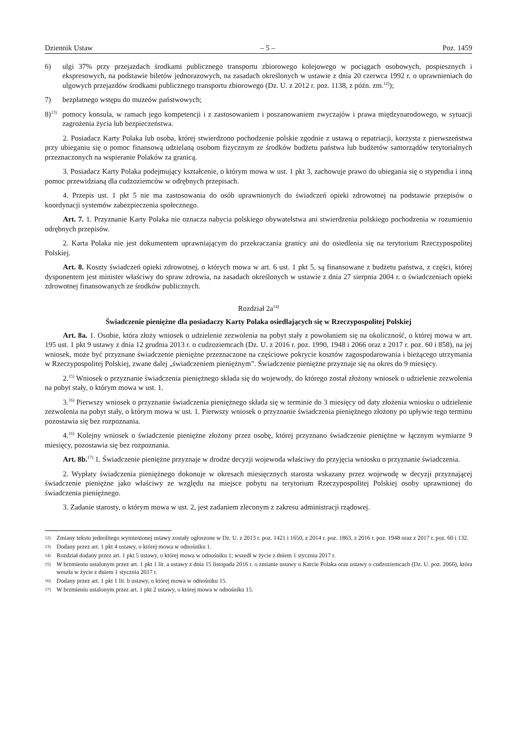Dziennik Ustaw – 5 – Poz. 1459
6) ulgi 37% przy przejazdach środkami publicznego transportu zbiorowego kolejowego w pociągach osobowych, pospiesznych i ekspresowych, na podstawie biletów jednorazowych, na zasadach określonych w ustawie z dnia 20 czerwca 1992 r. o uprawnieniach do ulgowych przejazdów środkami publicznego transportu zbiorowego (Dz. U. z 2012 r. poz. 1138, z późn. zm.<sup>12)</sup>);
7) bezpłatnego wstępu do muzeów państwowych;
8)<sup>13)</sup> pomocy konsula, w ramach jego kompetencji i z zastosowaniem i poszanowaniem zwyczajów i prawa międzynarodowego, w sytuacji zagrożenia życia lub bezpieczeństwa.
2. Posiadacz Karty Polaka lub osoba, której stwierdzono pochodzenie polskie zgodnie z ustawą o repatriacji, korzysta z pierwszeństwa przy ubieganiu się o pomoc finansową udzielaną osobom fizycznym ze środków budżetu państwa lub budżetów samorządów terytorialnych przeznaczonych na wspieranie Polaków za granicą.
3. Posiadacz Karty Polaka podejmujący kształcenie, o którym mowa w ust. 1 pkt 3, zachowuje prawo do ubiegania się o stypendia i inną pomoc przewidzianą dla cudzoziemców w odrębnych przepisach.
4. Przepis ust. 1 pkt 5 nie ma zastosowania do osób uprawnionych do świadczeń opieki zdrowotnej na podstawie przepisów o koordynacji systemów zabezpieczenia społecznego.
Art. 7. 1. Przyznanie Karty Polaka nie oznacza nabycia polskiego obywatelstwa ani stwierdzenia polskiego pochodzenia w rozumieniu odrębnych przepisów.
2. Karta Polaka nie jest dokumentem uprawniającym do przekraczania granicy ani do osiedlenia się na terytorium Rzeczypospolitej Polskiej.
Art. 8. Koszty świadczeń opieki zdrowotnej, o których mowa w art. 6 ust. 1 pkt 5, są finansowane z budżetu państwa, z części, której dysponentem jest minister właściwy do spraw zdrowia, na zasadach określonych w ustawie z dnia 27 sierpnia 2004 r. o świadczeniach opieki zdrowotnej finansowanych ze środków publicznych.
Rozdział 2a<sup>14)</sup>
Świadczenie pieniężne dla posiadaczy Karty Polaka osiedlających się w Rzeczypospolitej Polskiej
Art. 8a. 1. Osobie, która złoży wniosek o udzielenie zezwolenia na pobyt stały z powołaniem się na okoliczność, o której mowa w art. 195 ust. 1 pkt 9 ustawy z dnia 12 grudnia 2013 r. o cudzoziemcach (Dz. U. z 2016 r. poz. 1990, 1948 i 2066 oraz z 2017 r. poz. 60 i 858), na jej wniosek, może być przyznane świadczenie pieniężne przeznaczone na częściowe pokrycie kosztów zagospodarowania i bieżącego utrzymania w Rzeczypospolitej Polskiej, zwane dalej „świadczeniem pieniężnym”. Świadczenie pieniężne przyznaje się na okres do 9 miesięcy.
2.<sup>15)</sup> Wniosek o przyznanie świadczenia pieniężnego składa się do wojewody, do którego został złożony wniosek o udzielenie zezwolenia na pobyt stały, o którym mowa w ust. 1.
3.<sup>16)</sup> Pierwszy wniosek o przyznanie świadczenia pieniężnego składa się w terminie do 3 miesięcy od daty złożenia wniosku o udzielenie zezwolenia na pobyt stały, o którym mowa w ust. 1. Pierwszy wniosek o przyznanie świadczenia pieniężnego złożony po upływie tego terminu pozostawia się bez rozpoznania.
4.<sup>16)</sup> Kolejny wniosek o świadczenie pieniężne złożony przez osobę, której przyznano świadczenie pieniężne w łącznym wymiarze 9 miesięcy, pozostawia się bez rozpoznania.
Art. 8b.<sup>17)</sup> 1. Świadczenie pieniężne przyznaje w drodze decyzji wojewoda właściwy do przyjęcia wniosku o przyznanie świadczenia.
2. Wypłaty świadczenia pieniężnego dokonuje w okresach miesięcznych starosta wskazany przez wojewodę w decyzji przyznającej świadczenie pieniężne jako właściwy ze względu na miejsce pobytu na terytorium Rzeczypospolitej Polskiej osoby uprawnionej do świadczenia pieniężnego.
3. Zadanie starosty, o którym mowa w ust. 2, jest zadaniem zleconym z zakresu administracji rządowej.
12) Zmiany tekstu jednolitego wymienionej ustawy zostały ogłoszone w Dz. U. z 2013 r. poz. 1421 i 1650, z 2014 r. poz. 1863, z 2016 r. poz. 1948 oraz z 2017 r. poz. 60 i 132.
13) Dodany przez art. 1 pkt 4 ustawy, o której mowa w odnośniku 1.
14) Rozdział dodany przez art. 1 pkt 5 ustawy, o której mowa w odnośniku 1; wszedł w życie z dniem 1 stycznia 2017 r.
15) W brzmieniu ustalonym przez art. 1 pkt 1 lit. a ustawy z dnia 15 listopada 2016 r. o zmianie ustawy o Karcie Polaka oraz ustawy o cudzoziemcach (Dz. U. poz. 2066), która weszła w życie z dniem 1 stycznia 2017 r.
16) Dodany przez art. 1 pkt 1 lit. b ustawy, o której mowa w odnośniku 15.
17) W brzmieniu ustalonym przez art. 1 pkt 2 ustawy, o której mowa w odnośniku 15.